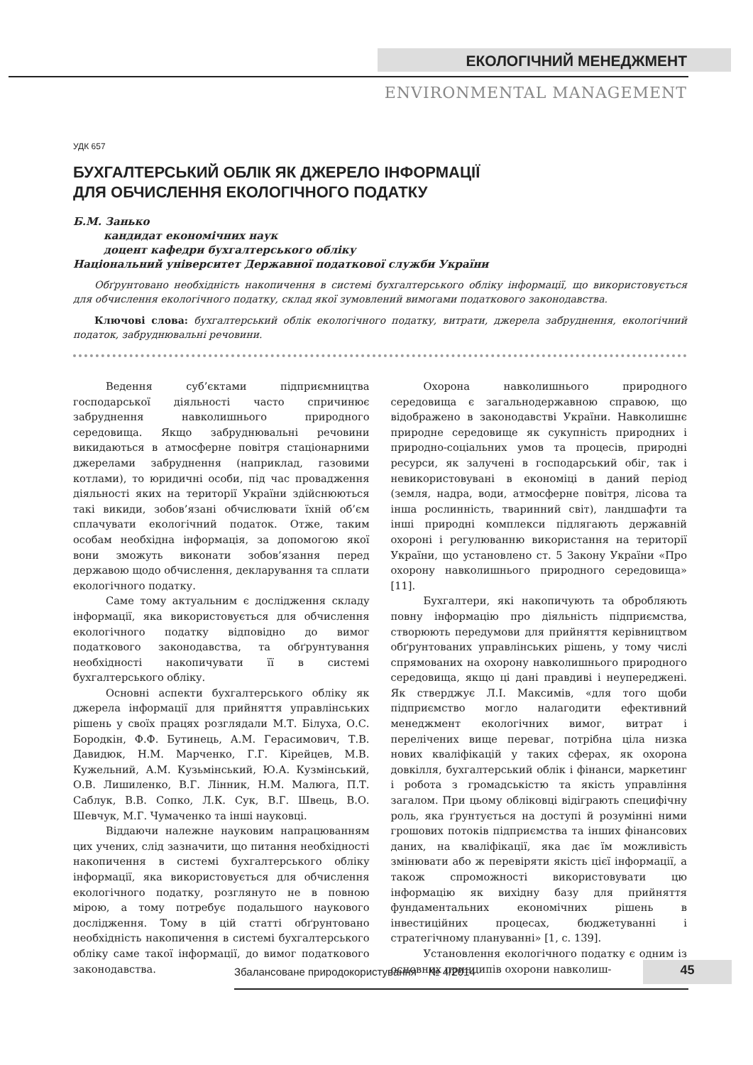ЕКОЛОГІЧНИЙ МЕНЕДЖМЕНТ
ENVIRONMENTAL MANAGEMENT
УДК 657
БУХГАЛТЕРСЬКИЙ ОБЛІК ЯК ДЖЕРЕЛО ІНФОРМАЦІЇ
ДЛЯ ОБЧИСЛЕННЯ ЕКОЛОГІЧНОГО ПОДАТКУ
Б.М. Занько
кандидат економічних наук
доцент кафедри бухгалтерського обліку
Національний університет Державної податкової служби України
Обґрунтовано необхідність накопичення в системі бухгалтерського обліку інформації, що використовується для обчислення екологічного податку, склад якої зумовлений вимогами податкового законодавства.
Ключові слова: бухгалтерський облік екологічного податку, витрати, джерела забруднення, екологічний податок, забруднювальні речовини.
Ведення суб’єктами підприємництва господарської діяльності часто спричинює забруднення навколишнього природного середовища. Якщо забруднювальні речовини викидаються в атмосферне повітря стаціонарними джерелами забруднення (наприклад, газовими котлами), то юридичні особи, під час провадження діяльності яких на території України здійснюються такі викиди, зобов’язані обчислювати їхній об’єм сплачувати екологічний податок. Отже, таким особам необхідна інформація, за допомогою якої вони зможуть виконати зобов’язання перед державою щодо обчислення, декларування та сплати екологічного податку.
Саме тому актуальним є дослідження складу інформації, яка використовується для обчислення екологічного податку відповідно до вимог податкового законодавства, та обґрунтування необхідності накопичувати її в системі бухгалтерського обліку.
Основні аспекти бухгалтерського обліку як джерела інформації для прийняття управлінських рішень у своїх працях розглядали М.Т. Білуха, О.С. Бородкін, Ф.Ф. Бутинець, А.М. Герасимович, Т.В. Давидюк, Н.М. Марченко, Г.Г. Кірейцев, М.В. Кужельний, А.М. Кузьмінський, Ю.А. Кузмінський, О.В. Лишиленко, В.Г. Лінник, Н.М. Малюга, П.Т. Саблук, В.В. Сопко, Л.К. Сук, В.Г. Швець, В.О. Шевчук, М.Г. Чумаченко та інші науковці.
Віддаючи належне науковим напрацюванням цих учених, слід зазначити, що питання необхідності накопичення в системі бухгалтерського обліку інформації, яка використовується для обчислення екологічного податку, розглянуто не в повною мірою, а тому потребує подальшого наукового дослідження. Тому в цій статті обґрунтовано необхідність накопичення в системі бухгалтерського обліку саме такої інформації, до вимог податкового законодавства.
Охорона навколишнього природного середовища є загальнодержавною справою, що відображено в законодавстві України. Навколишнє природне середовище як сукупність природних і природно-соціальних умов та процесів, природні ресурси, як залучені в господарський обіг, так і невикористовувані в економіці в даний період (земля, надра, води, атмосферне повітря, лісова та інша рослинність, тваринний світ), ландшафти та інші природні комплекси підлягають державній охороні і регулюванню використання на території України, що установлено ст. 5 Закону України «Про охорону навколишнього природного середовища» [11].
Бухгалтери, які накопичують та обробляють повну інформацію про діяльність підприємства, створюють передумови для прийняття керівництвом обґрунтованих управлінських рішень, у тому числі спрямованих на охорону навколишнього природного середовища, якщо ці дані правдиві і неупереджені. Як стверджує Л.І. Максимів, «для того щоби підприємство могло налагодити ефективний менеджмент екологічних вимог, витрат і перелічених вище переваг, потрібна ціла низка нових кваліфікацій у таких сферах, як охорона довкілля, бухгалтерський облік і фінанси, маркетинг і робота з громадськістю та якість управління загалом. При цьому обліковці відіграють специфічну роль, яка ґрунтується на доступі й розумінні ними грошових потоків підприємства та інших фінансових даних, на кваліфікації, яка дає їм можливість змінювати або ж перевіряти якість цієї інформації, а також спроможності використовувати цю інформацію як вихідну базу для прийняття фундаментальних економічних рішень в інвестиційних процесах, бюджетуванні і стратегічному плануванні» [1, с. 139].
Установлення екологічного податку є одним із основних принципів охорони навколиш-
45
Збалансоване природокористування № 4/2014